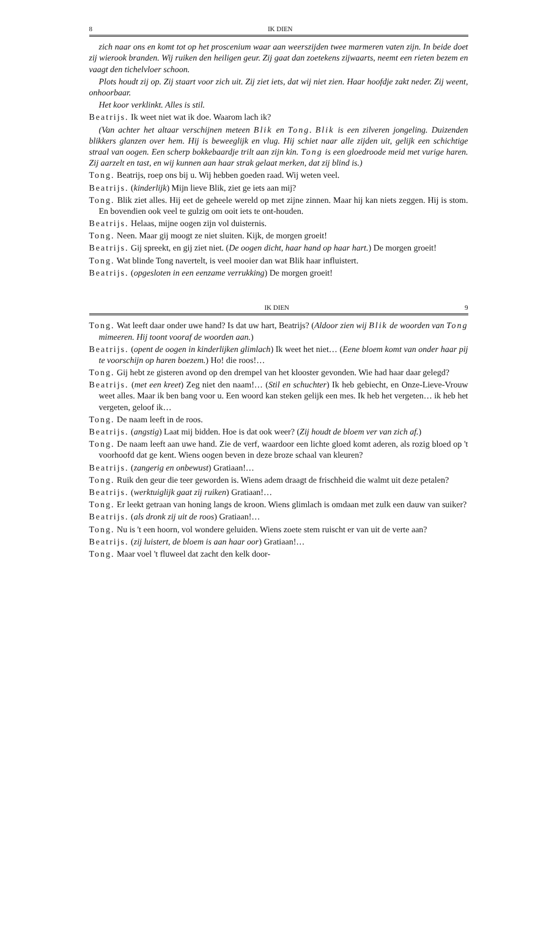8 IK DIEN
zich naar ons en komt tot op het proscenium waar aan weerszijden twee marmeren vaten zijn. In beide doet zij wierook branden. Wij ruiken den heiligen geur. Zij gaat dan zoetekens zijwaarts, neemt een rieten bezem en vaagt den tichelvloer schoon.
Plots houdt zij op. Zij staart voor zich uit. Zij ziet iets, dat wij niet zien. Haar hoofdje zakt neder. Zij weent, onhoorbaar.
Het koor verklinkt. Alles is stil.
Beatrijs. Ik weet niet wat ik doe. Waarom lach ik?
(Van achter het altaar verschijnen meteen Blik en Tong. Blik is een zilveren jongeling. Duizenden blikkers glanzen over hem. Hij is beweeglijk en vlug. Hij schiet naar alle zijden uit, gelijk een schichtige straal van oogen. Een scherp bokkebaardje trilt aan zijn kin. Tong is een gloedroode meid met vurige haren. Zij aarzelt en tast, en wij kunnen aan haar strak gelaat merken, dat zij blind is.)
Tong. Beatrijs, roep ons bij u. Wij hebben goeden raad. Wij weten veel.
Beatrijs. (kinderlijk) Mijn lieve Blik, ziet ge iets aan mij?
Tong. Blik ziet alles. Hij eet de geheele wereld op met zijne zinnen. Maar hij kan niets zeggen. Hij is stom. En bovendien ook veel te gulzig om ooit iets te ont-houden.
Beatrijs. Helaas, mijne oogen zijn vol duisternis.
Tong. Neen. Maar gij moogt ze niet sluiten. Kijk, de morgen groeit!
Beatrijs. Gij spreekt, en gij ziet niet. (De oogen dicht, haar hand op haar hart.) De morgen groeit!
Tong. Wat blinde Tong navertelt, is veel mooier dan wat Blik haar influistert.
Beatrijs. (opgesloten in een eenzame verrukking) De morgen groeit!
IK DIEN 9
Tong. Wat leeft daar onder uwe hand? Is dat uw hart, Beatrijs? (Aldoor zien wij Blik de woorden van Tong mimeeren. Hij toont vooraf de woorden aan.)
Beatrijs. (opent de oogen in kinderlijken glimlach) Ik weet het niet… (Eene bloem komt van onder haar pij te voorschijn op haren boezem.) Ho! die roos!…
Tong. Gij hebt ze gisteren avond op den drempel van het klooster gevonden. Wie had haar daar gelegd?
Beatrijs. (met een kreet) Zeg niet den naam!… (Stil en schuchter) Ik heb gebiecht, en Onze-Lieve-Vrouw weet alles. Maar ik ben bang voor u. Een woord kan steken gelijk een mes. Ik heb het vergeten… ik heb het vergeten, geloof ik…
Tong. De naam leeft in de roos.
Beatrijs. (angstig) Laat mij bidden. Hoe is dat ook weer? (Zij houdt de bloem ver van zich af.)
Tong. De naam leeft aan uwe hand. Zie de verf, waardoor een lichte gloed komt aderen, als rozig bloed op 't voorhoofd dat ge kent. Wiens oogen beven in deze broze schaal van kleuren?
Beatrijs. (zangerig en onbewust) Gratiaan!…
Tong. Ruik den geur die teer geworden is. Wiens adem draagt de frischheid die walmt uit deze petalen?
Beatrijs. (werktuiglijk gaat zij ruiken) Gratiaan!…
Tong. Er leekt getraan van honing langs de kroon. Wiens glimlach is omdaan met zulk een dauw van suiker?
Beatrijs. (als dronk zij uit de roos) Gratiaan!…
Tong. Nu is 't een hoorn, vol wondere geluiden. Wiens zoete stem ruischt er van uit de verte aan?
Beatrijs. (zij luistert, de bloem is aan haar oor) Gratiaan!…
Tong. Maar voel 't fluweel dat zacht den kelk door-